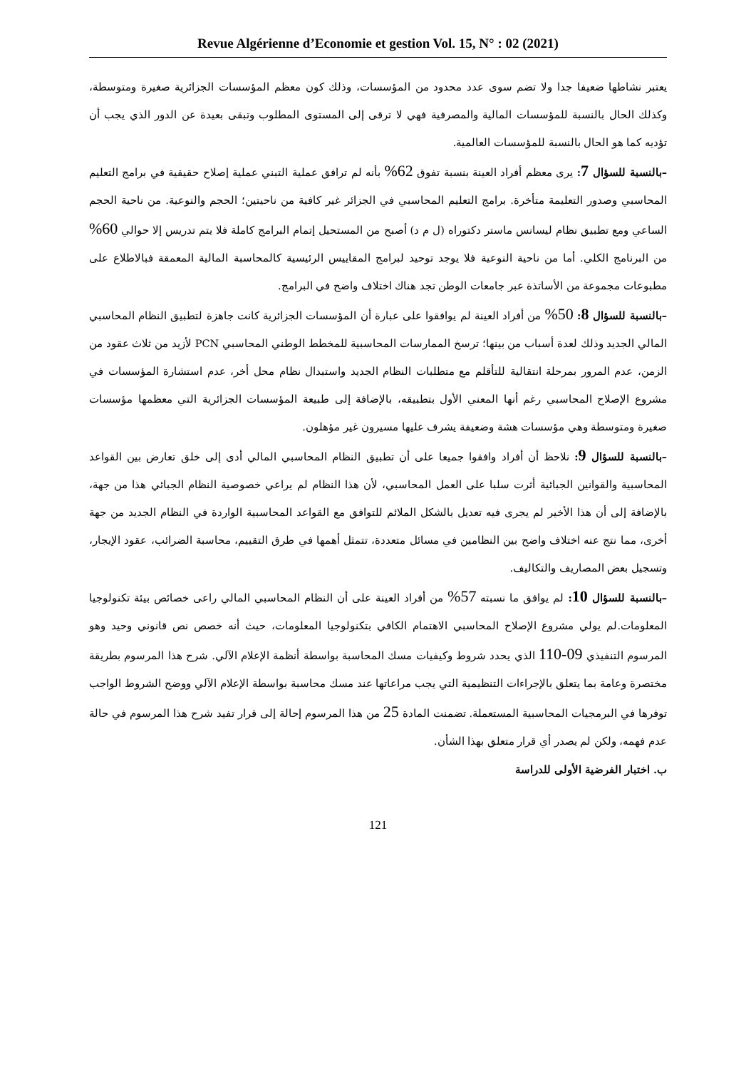Revue Algérienne d’Economie et gestion Vol. 15, N° : 02 (2021)
يعتبر نشاطها ضعيفا جدا ولا تضم سوى عدد محدود من المؤسسات، وذلك كون معظم المؤسسات الجزائرية صغيرة ومتوسطة، وكذلك الحال بالنسبة للمؤسسات المالية والمصرفية فهي لا ترقى إلى المستوى المطلوب وتبقى بعيدة عن الدور الذي يجب أن تؤديه كما هو الحال بالنسبة للمؤسسات العالمية.
–بالنسبة للسؤال 7: يرى معظم أفراد العينة بنسبة تفوق 62% بأنه لم ترافق عملية التبني عملية إصلاح حقيقية في برامج التعليم المحاسبي وصدور التعليمة متأخرة. برامج التعليم المحاسبي في الجزائر غير كافية من ناحيتين؛ الحجم والنوعية. من ناحية الحجم الساعي ومع تطبيق نظام ليسانس ماستر دكتوراه (ل م د) أصبح من المستحيل إتمام البرامج كاملة فلا يتم تدريس إلا حوالي 60% من البرنامج الكلي. أما من ناحية النوعية فلا يوجد توحيد لبرامج المقاييس الرئيسية كالمحاسبة المالية المعمقة فبالاطلاع على مطبوعات مجموعة من الأساتذة عبر جامعات الوطن تجد هناك اختلاف واضح في البرامج.
–بالنسبة للسؤال 8: 50% من أفراد العينة لم يوافقوا على عبارة أن المؤسسات الجزائرية كانت جاهزة لتطبيق النظام المحاسبي المالي الجديد وذلك لعدة أسباب من بينها؛ ترسخ الممارسات المحاسبية للمخطط الوطني المحاسبي PCN لأزيد من ثلاث عقود من الزمن، عدم المرور بمرحلة انتقالية للتأقلم مع متطلبات النظام الجديد واستبدال نظام محل أخر، عدم استشارة المؤسسات في مشروع الإصلاح المحاسبي رغم أنها المعني الأول بتطبيقه، بالإضافة إلى طبيعة المؤسسات الجزائرية التي معظمها مؤسسات صغيرة ومتوسطة وهي مؤسسات هشة وضعيفة يشرف عليها مسيرون غير مؤهلون.
–بالنسبة للسؤال 9: نلاحظ أن أفراد وافقوا جميعا على أن تطبيق النظام المحاسبي المالي أدى إلى خلق تعارض بين القواعد المحاسبية والقوانين الجبائية أثرت سلبا على العمل المحاسبي، لأن هذا النظام لم يراعي خصوصية النظام الجبائي هذا من جهة، بالإضافة إلى أن هذا الأخير لم يجرى فيه تعديل بالشكل الملائم للتوافق مع القواعد المحاسبية الواردة في النظام الجديد من جهة أخرى، مما نتج عنه اختلاف واضح بين النظامين في مسائل متعددة، تتمثل أهمها في طرق التقييم، محاسبة الضرائب، عقود الإيجار، وتسجيل بعض المصاريف والتكاليف.
–بالنسبة للسؤال 10: لم يوافق ما نسبته 57% من أفراد العينة على أن النظام المحاسبي المالي راعى خصائص بيئة تكنولوجيا المعلومات.لم يولي مشروع الإصلاح المحاسبي الاهتمام الكافي بتكنولوجيا المعلومات، حيث أنه خصص نص قانوني وحيد وهو المرسوم التنفيذي 09-110 الذي يحدد شروط وكيفيات مسك المحاسبة بواسطة أنظمة الإعلام الآلي. شرح هذا المرسوم بطريقة مختصرة وعامة بما يتعلق بالإجراءات التنظيمية التي يجب مراعاتها عند مسك محاسبة بواسطة الإعلام الآلي ووضح الشروط الواجب توفرها في البرمجيات المحاسبية المستعملة. تضمنت المادة 25 من هذا المرسوم إحالة إلى قرار تفيد شرح هذا المرسوم في حالة عدم فهمه، ولكن لم يصدر أي قرار متعلق بهذا الشأن.
ب. اختبار الفرضية الأولى للدراسة
121